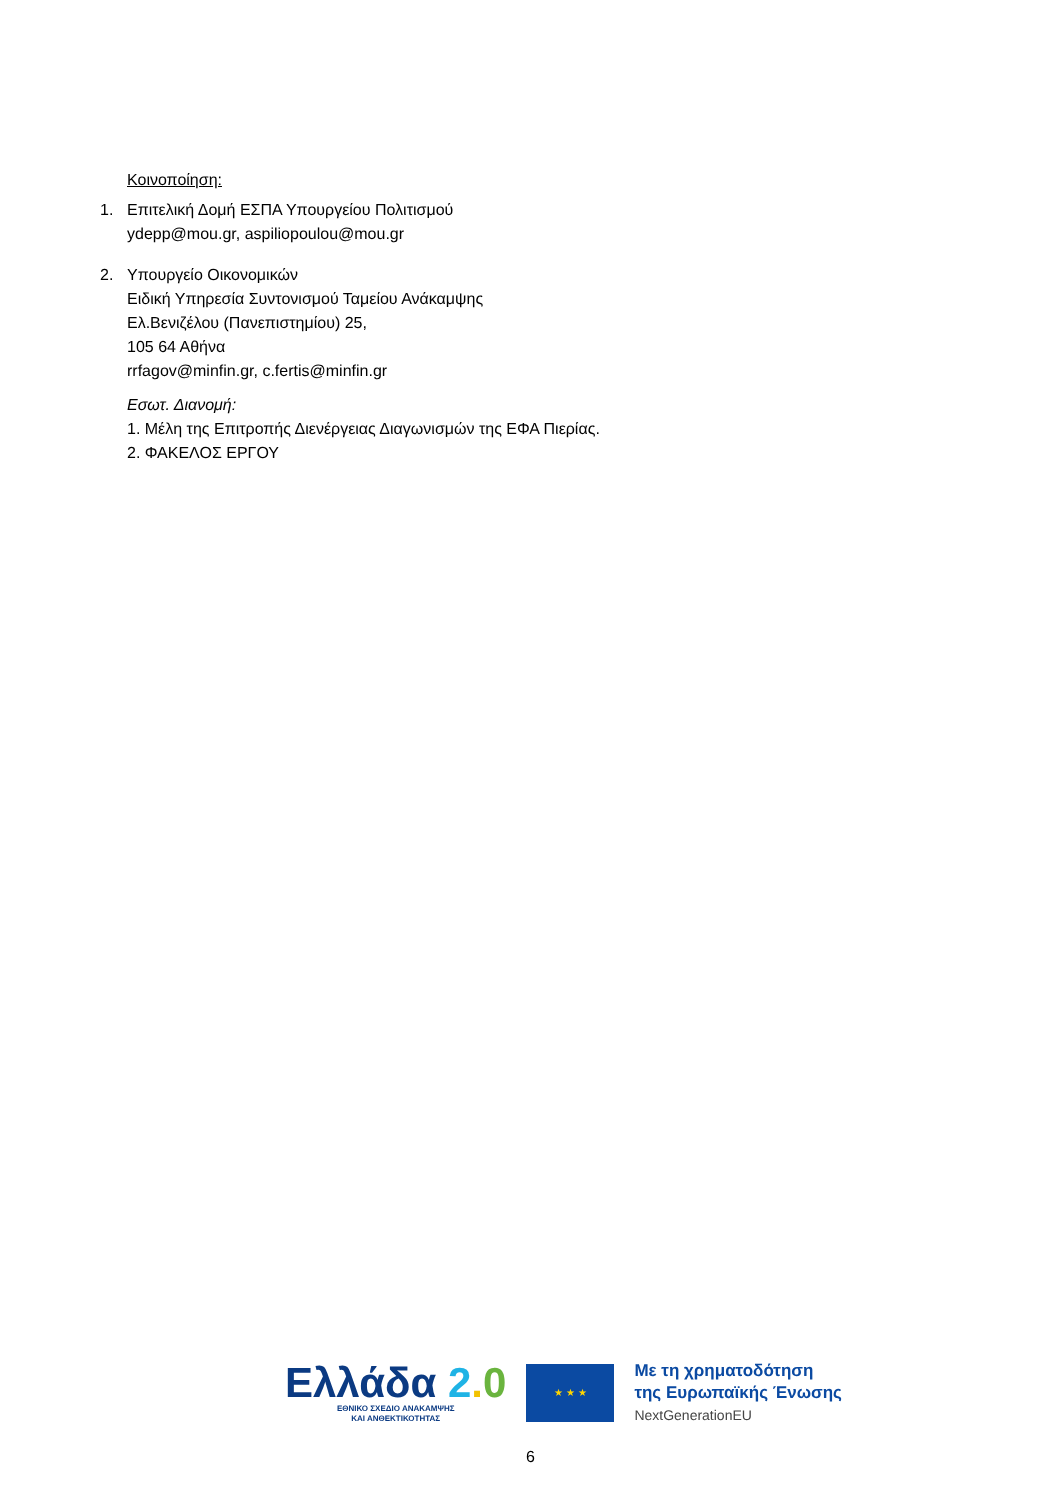Κοινοποίηση:
1. Επιτελική Δομή ΕΣΠΑ Υπουργείου Πολιτισμού
ydepp@mou.gr, aspiliopoulou@mou.gr
2. Υπουργείο Οικονομικών
Ειδική Υπηρεσία Συντονισμού Ταμείου Ανάκαμψης
Ελ.Βενιζέλου (Πανεπιστημίου) 25,
105 64 Αθήνα
rrfagov@minfin.gr, c.fertis@minfin.gr
Εσωτ. Διανομή:
1. Μέλη της Επιτροπής Διενέργειας Διαγωνισμών της ΕΦΑ Πιερίας.
2. ΦΑΚΕΛΟΣ ΕΡΓΟΥ
Ελλάδα 2. 0
ΕΘΝΙΚΟ ΣΧΕΔΙΟ ΑΝΑΚΑΜΨΗΣ
ΚΑΙ ΑΝΘΕΚΤΙΚΟΤΗΤΑΣ
★ ★ ★
Με τη χρηματοδότηση
της Ευρωπαϊκής Ένωσης
NextGenerationEU
6